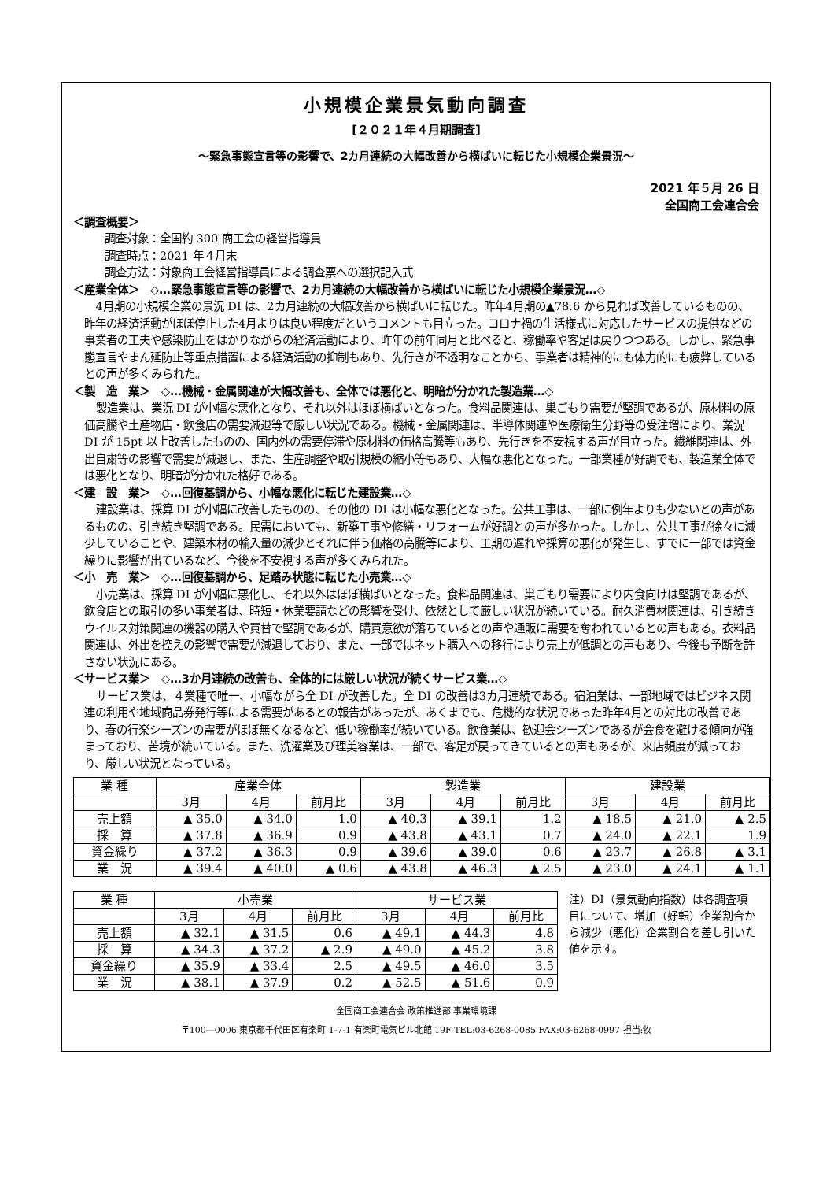小規模企業景気動向調査
[２０２１年４月期調査]
～緊急事態宣言等の影響で、2カ月連続の大幅改善から横ばいに転じた小規模企業景況～
2021 年５月 26 日
全国商工会連合会
＜調査概要＞
調査対象：全国約 300 商工会の経営指導員
調査時点：2021 年４月末
調査方法：対象商工会経営指導員による調査票への選択記入式
＜産業全体＞　◇…緊急事態宣言等の影響で、2カ月連続の大幅改善から横ばいに転じた小規模企業景況…◇
4月期の小規模企業の景況 DI は、2カ月連続の大幅改善から横ばいに転じた。昨年4月期の▲78.6 から見れば改善しているものの、昨年の経済活動がほぼ停止した4月よりは良い程度だというコメントも目立った。コロナ禍の生活様式に対応したサービスの提供などの事業者の工夫や感染防止をはかりながらの経済活動により、昨年の前年同月と比べると、稼働率や客足は戻りつつある。しかし、緊急事態宣言やまん延防止等重点措置による経済活動の抑制もあり、先行きが不透明なことから、事業者は精神的にも体力的にも疲弊しているとの声が多くみられた。
＜製　造　業＞　◇…機械・金属関連が大幅改善も、全体では悪化と、明暗が分かれた製造業…◇
製造業は、業況 DI が小幅な悪化となり、それ以外はほぼ横ばいとなった。食料品関連は、巣ごもり需要が堅調であるが、原材料の原価高騰や土産物店・飲食店の需要減退等で厳しい状況である。機械・金属関連は、半導体関連や医療衛生分野等の受注増により、業況 DI が 15pt 以上改善したものの、国内外の需要停滞や原材料の価格高騰等もあり、先行きを不安視する声が目立った。繊維関連は、外出自粛等の影響で需要が減退し、また、生産調整や取引規模の縮小等もあり、大幅な悪化となった。一部業種が好調でも、製造業全体では悪化となり、明暗が分かれた格好である。
＜建　設　業＞　◇…回復基調から、小幅な悪化に転じた建設業…◇
建設業は、採算 DI が小幅に改善したものの、その他の DI は小幅な悪化となった。公共工事は、一部に例年よりも少ないとの声があるものの、引き続き堅調である。民需においても、新築工事や修繕・リフォームが好調との声が多かった。しかし、公共工事が徐々に減少していることや、建築木材の輸入量の減少とそれに伴う価格の高騰等により、工期の遅れや採算の悪化が発生し、すでに一部では資金繰りに影響が出ているなど、今後を不安視する声が多くみられた。
＜小　売　業＞　◇…回復基調から、足踏み状態に転じた小売業…◇
小売業は、採算 DI が小幅に悪化し、それ以外はほぼ横ばいとなった。食料品関連は、巣ごもり需要により内食向けは堅調であるが、飲食店との取引の多い事業者は、時短・休業要請などの影響を受け、依然として厳しい状況が続いている。耐久消費材関連は、引き続きウイルス対策関連の機器の購入や買替で堅調であるが、購買意欲が落ちているとの声や通販に需要を奪われているとの声もある。衣料品関連は、外出を控えの影響で需要が減退しており、また、一部ではネット購入への移行により売上が低調との声もあり、今後も予断を許さない状況にある。
＜サービス業＞　◇…3か月連続の改善も、全体的には厳しい状況が続くサービス業…◇
サービス業は、４業種で唯一、小幅ながら全 DI が改善した。全 DI の改善は3カ月連続である。宿泊業は、一部地域ではビジネス関連の利用や地域商品券発行等による需要があるとの報告があったが、あくまでも、危機的な状況であった昨年4月との対比の改善であり、春の行楽シーズンの需要がほぼ無くなるなど、低い稼働率が続いている。飲食業は、歓迎会シーズンであるが会食を避ける傾向が強まっており、苦境が続いている。また、洗濯業及び理美容業は、一部で、客足が戻ってきているとの声もあるが、来店頻度が減っており、厳しい状況となっている。
| 業 種 | 産業全体 | | | 製造業 | | | 建設業 | | |
| | 3月 | 4月 | 前月比 | 3月 | 4月 | 前月比 | 3月 | 4月 | 前月比 |
| 売上額 | ▲ 35.0 | ▲ 34.0 | 1.0 | ▲ 40.3 | ▲ 39.1 | 1.2 | ▲ 18.5 | ▲ 21.0 | ▲ 2.5 |
| 採 算 | ▲ 37.8 | ▲ 36.9 | 0.9 | ▲ 43.8 | ▲ 43.1 | 0.7 | ▲ 24.0 | ▲ 22.1 | 1.9 |
| 資金繰り | ▲ 37.2 | ▲ 36.3 | 0.9 | ▲ 39.6 | ▲ 39.0 | 0.6 | ▲ 23.7 | ▲ 26.8 | ▲ 3.1 |
| 業 況 | ▲ 39.4 | ▲ 40.0 | ▲ 0.6 | ▲ 43.8 | ▲ 46.3 | ▲ 2.5 | ▲ 23.0 | ▲ 24.1 | ▲ 1.1 |
| 業 種 | 小売業 | | | サービス業 | | |
| | 3月 | 4月 | 前月比 | 3月 | 4月 | 前月比 |
| 売上額 | ▲ 32.1 | ▲ 31.5 | 0.6 | ▲ 49.1 | ▲ 44.3 | 4.8 |
| 採 算 | ▲ 34.3 | ▲ 37.2 | ▲ 2.9 | ▲ 49.0 | ▲ 45.2 | 3.8 |
| 資金繰り | ▲ 35.9 | ▲ 33.4 | 2.5 | ▲ 49.5 | ▲ 46.0 | 3.5 |
| 業 況 | ▲ 38.1 | ▲ 37.9 | 0.2 | ▲ 52.5 | ▲ 51.6 | 0.9 |
注）DI（景気動向指数）は各調査項目について、増加（好転）企業割合から減少（悪化）企業割合を差し引いた値を示す。
全国商工会連合会 政策推進部 事業環境課
〒100―0006 東京都千代田区有楽町 1-7-1 有楽町電気ビル北館 19F TEL:03-6268-0085 FAX:03-6268-0997 担当:牧